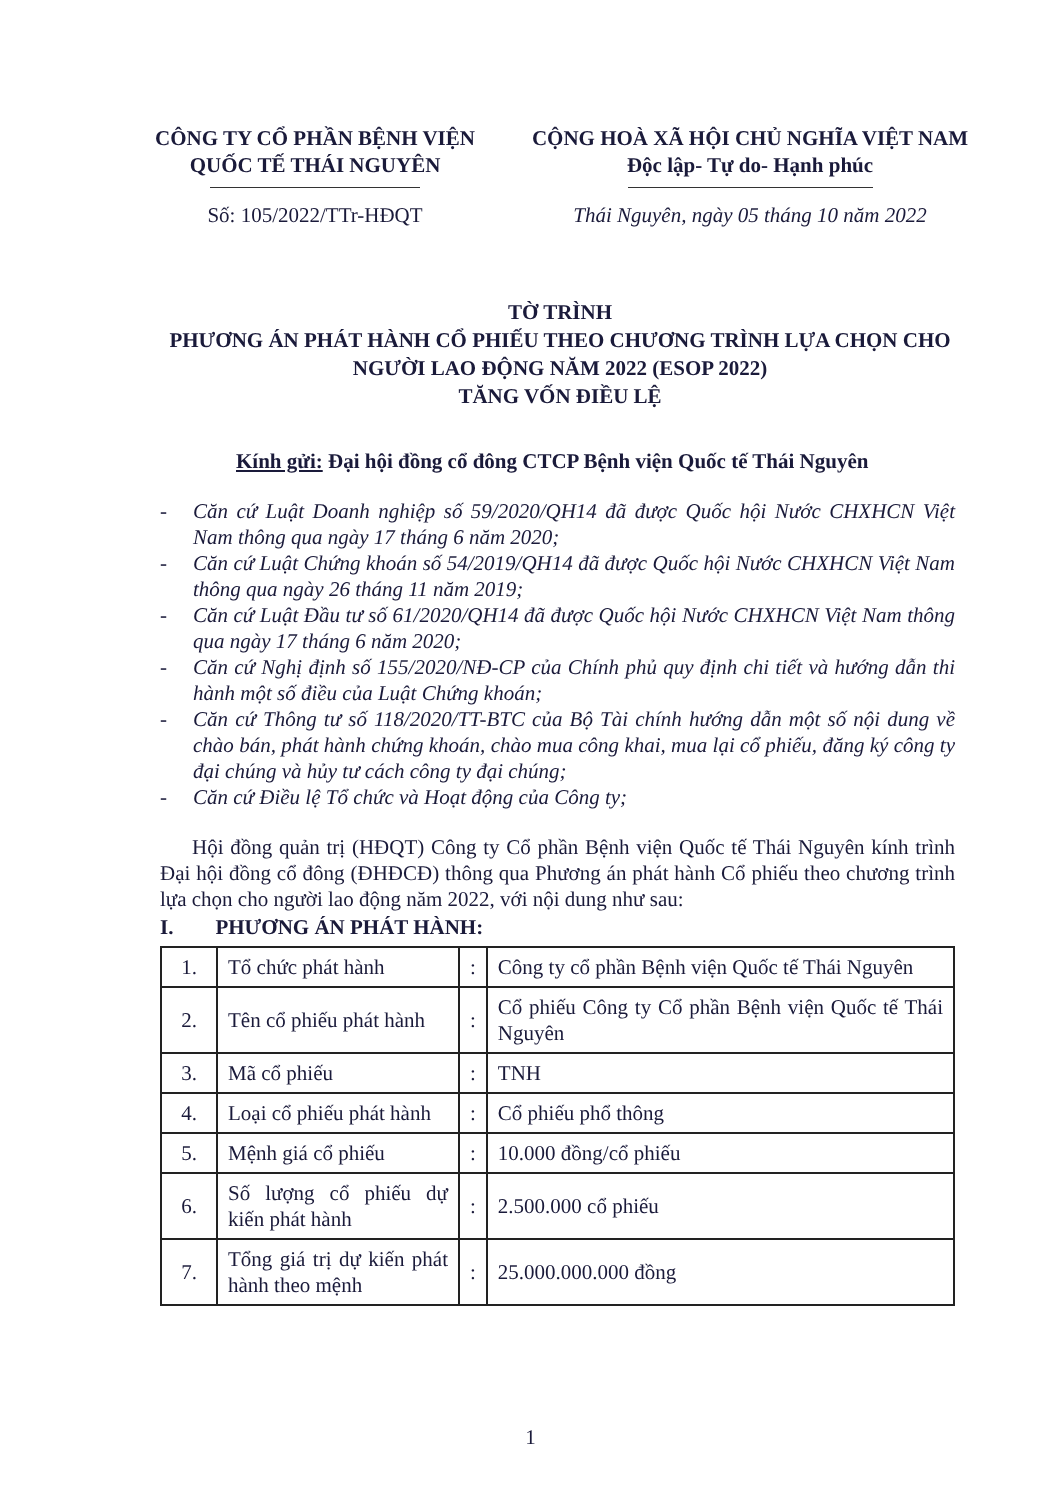CÔNG TY CỔ PHẦN BỆNH VIỆN
QUỐC TẾ THÁI NGUYÊN
Số: 105/2022/TTr-HĐQT
CỘNG HOÀ XÃ HỘI CHỦ NGHĨA VIỆT NAM
Độc lập- Tự do- Hạnh phúc
Thái Nguyên, ngày 05 tháng 10 năm 2022
TỜ TRÌNH
PHƯƠNG ÁN PHÁT HÀNH CỔ PHIẾU THEO CHƯƠNG TRÌNH LỰA CHỌN CHO NGƯỜI LAO ĐỘNG NĂM 2022 (ESOP 2022)
TĂNG VỐN ĐIỀU LỆ
Kính gửi: Đại hội đồng cổ đông CTCP Bệnh viện Quốc tế Thái Nguyên
- Căn cứ Luật Doanh nghiệp số 59/2020/QH14 đã được Quốc hội Nước CHXHCN Việt Nam thông qua ngày 17 tháng 6 năm 2020;
- Căn cứ Luật Chứng khoán số 54/2019/QH14 đã được Quốc hội Nước CHXHCN Việt Nam thông qua ngày 26 tháng 11 năm 2019;
- Căn cứ Luật Đầu tư số 61/2020/QH14 đã được Quốc hội Nước CHXHCN Việt Nam thông qua ngày 17 tháng 6 năm 2020;
- Căn cứ Nghị định số 155/2020/NĐ-CP của Chính phủ quy định chi tiết và hướng dẫn thi hành một số điều của Luật Chứng khoán;
- Căn cứ Thông tư số 118/2020/TT-BTC của Bộ Tài chính hướng dẫn một số nội dung về chào bán, phát hành chứng khoán, chào mua công khai, mua lại cổ phiếu, đăng ký công ty đại chúng và hủy tư cách công ty đại chúng;
- Căn cứ Điều lệ Tổ chức và Hoạt động của Công ty;
Hội đồng quản trị (HĐQT) Công ty Cổ phần Bệnh viện Quốc tế Thái Nguyên kính trình Đại hội đồng cổ đông (ĐHĐCĐ) thông qua Phương án phát hành Cổ phiếu theo chương trình lựa chọn cho người lao động năm 2022, với nội dung như sau:
I. PHƯƠNG ÁN PHÁT HÀNH:
| 1. | Tổ chức phát hành | : | Công ty cổ phần Bệnh viện Quốc tế Thái Nguyên |
| 2. | Tên cổ phiếu phát hành | : | Cổ phiếu Công ty Cổ phần Bệnh viện Quốc tế Thái Nguyên |
| 3. | Mã cổ phiếu | : | TNH |
| 4. | Loại cổ phiếu phát hành | : | Cổ phiếu phổ thông |
| 5. | Mệnh giá cổ phiếu | : | 10.000 đồng/cổ phiếu |
| 6. | Số lượng cổ phiếu dự kiến phát hành | : | 2.500.000 cổ phiếu |
| 7. | Tổng giá trị dự kiến phát hành theo mệnh | : | 25.000.000.000 đồng |
1